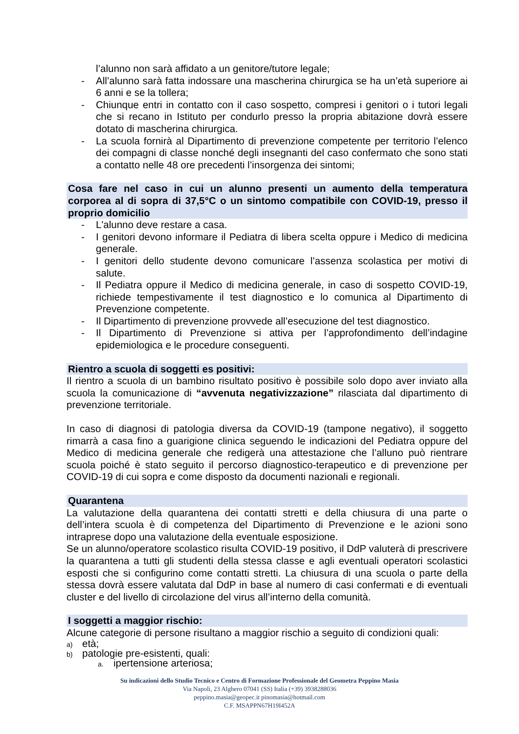l’alunno non sarà affidato a un genitore/tutore legale;
- All’alunno sarà fatta indossare una mascherina chirurgica se ha un’età superiore ai 6 anni e se la tollera;
- Chiunque entri in contatto con il caso sospetto, compresi i genitori o i tutori legali che si recano in Istituto per condurlo presso la propria abitazione dovrà essere dotato di mascherina chirurgica.
- La scuola fornirà al Dipartimento di prevenzione competente per territorio l’elenco dei compagni di classe nonché degli insegnanti del caso confermato che sono stati a contatto nelle 48 ore precedenti l’insorgenza dei sintomi;
Cosa fare nel caso in cui un alunno presenti un aumento della temperatura corporea al di sopra di 37,5°C o un sintomo compatibile con COVID-19, presso il proprio domicilio
- L'alunno deve restare a casa.
- I genitori devono informare il Pediatra di libera scelta oppure i Medico di medicina generale.
- I genitori dello studente devono comunicare l’assenza scolastica per motivi di salute.
- Il Pediatra oppure il Medico di medicina generale, in caso di sospetto COVID-19, richiede tempestivamente il test diagnostico e lo comunica al Dipartimento di Prevenzione competente.
- Il Dipartimento di prevenzione provvede all’esecuzione del test diagnostico.
- Il Dipartimento di Prevenzione si attiva per l’approfondimento dell’indagine epidemiologica e le procedure conseguenti.
Rientro a scuola di soggetti es positivi:
Il rientro a scuola di un bambino risultato positivo è possibile solo dopo aver inviato alla scuola la comunicazione di “avvenuta negativizzazione” rilasciata dal dipartimento di prevenzione territoriale.
In caso di diagnosi di patologia diversa da COVID-19 (tampone negativo), il soggetto rimarrà a casa fino a guarigione clinica seguendo le indicazioni del Pediatra oppure del Medico di medicina generale che redigerà una attestazione che l’alluno può rientrare scuola poiché è stato seguito il percorso diagnostico-terapeutico e di prevenzione per COVID-19 di cui sopra e come disposto da documenti nazionali e regionali.
Quarantena
La valutazione della quarantena dei contatti stretti e della chiusura di una parte o dell’intera scuola è di competenza del Dipartimento di Prevenzione e le azioni sono intraprese dopo una valutazione della eventuale esposizione.
Se un alunno/operatore scolastico risulta COVID-19 positivo, il DdP valuterà di prescrivere la quarantena a tutti gli studenti della stessa classe e agli eventuali operatori scolastici esposti che si configurino come contatti stretti. La chiusura di una scuola o parte della stessa dovrà essere valutata dal DdP in base al numero di casi confermati e di eventuali cluster e del livello di circolazione del virus all’interno della comunità.
I soggetti a maggior rischio:
Alcune categorie di persone risultano a maggior rischio a seguito di condizioni quali:
a) età;
b) patologie pre-esistenti, quali:
a. ipertensione arteriosa;
Su indicazioni dello Studio Tecnico e Centro di Formazione Professionale del Geometra Peppino Masia
Via Napoli, 23 Alghero 07041 (SS) Italia (+39) 3938288036
peppino.masia@geopec.it pinomasia@hotmail.com
C.F. MSAPPN67H19I452A